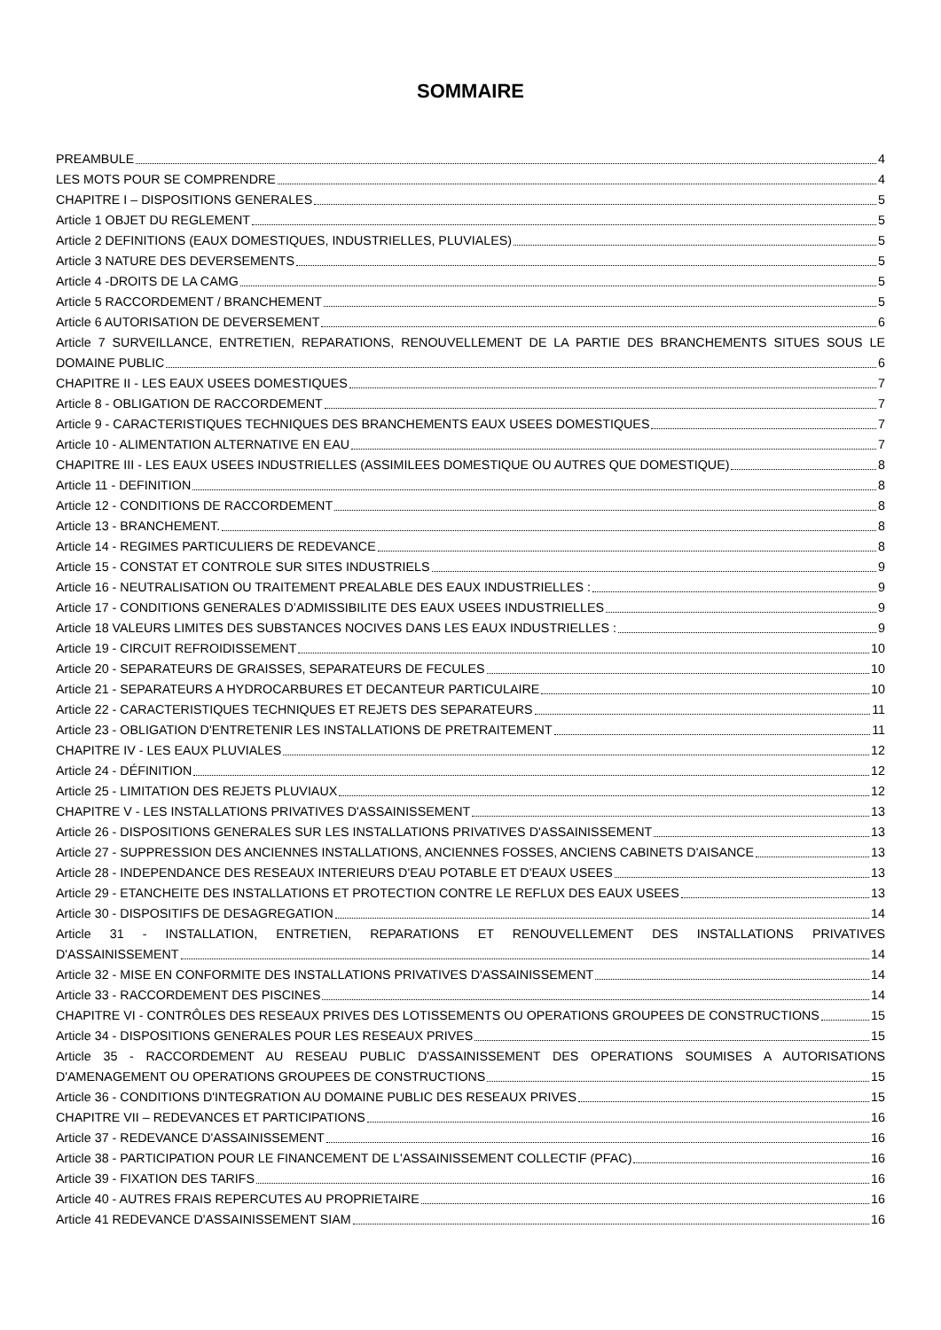SOMMAIRE
PREAMBULE 4
LES MOTS POUR SE COMPRENDRE 4
CHAPITRE I – DISPOSITIONS GENERALES 5
Article 1 OBJET DU REGLEMENT 5
Article 2 DEFINITIONS (EAUX DOMESTIQUES, INDUSTRIELLES, PLUVIALES) 5
Article 3 NATURE DES DEVERSEMENTS 5
Article 4 -DROITS DE LA CAMG 5
Article 5 RACCORDEMENT / BRANCHEMENT 5
Article 6 AUTORISATION DE DEVERSEMENT 6
Article 7 SURVEILLANCE, ENTRETIEN, REPARATIONS, RENOUVELLEMENT DE LA PARTIE DES BRANCHEMENTS SITUES SOUS LE
DOMAINE PUBLIC 6
CHAPITRE II - LES EAUX USEES DOMESTIQUES 7
Article 8 - OBLIGATION DE RACCORDEMENT 7
Article 9 - CARACTERISTIQUES TECHNIQUES DES BRANCHEMENTS EAUX USEES DOMESTIQUES 7
Article 10 - ALIMENTATION ALTERNATIVE EN EAU 7
CHAPITRE III - LES EAUX USEES INDUSTRIELLES (ASSIMILEES DOMESTIQUE OU AUTRES QUE DOMESTIQUE) 8
Article 11 - DEFINITION 8
Article 12 - CONDITIONS DE RACCORDEMENT 8
Article 13 - BRANCHEMENT. 8
Article 14 - REGIMES PARTICULIERS DE REDEVANCE 8
Article 15 - CONSTAT ET CONTROLE SUR SITES INDUSTRIELS 9
Article 16 - NEUTRALISATION OU TRAITEMENT PREALABLE DES EAUX INDUSTRIELLES : 9
Article 17 - CONDITIONS GENERALES D’ADMISSIBILITE DES EAUX USEES INDUSTRIELLES 9
Article 18 VALEURS LIMITES DES SUBSTANCES NOCIVES DANS LES EAUX INDUSTRIELLES : 9
Article 19 - CIRCUIT REFROIDISSEMENT 10
Article 20 - SEPARATEURS DE GRAISSES, SEPARATEURS DE FECULES 10
Article 21 - SEPARATEURS A HYDROCARBURES ET DECANTEUR PARTICULAIRE 10
Article 22 - CARACTERISTIQUES TECHNIQUES ET REJETS DES SEPARATEURS 11
Article 23 - OBLIGATION D'ENTRETENIR LES INSTALLATIONS DE PRETRAITEMENT 11
CHAPITRE IV - LES EAUX PLUVIALES 12
Article 24 - DÉFINITION 12
Article 25 - LIMITATION DES REJETS PLUVIAUX 12
CHAPITRE V - LES INSTALLATIONS PRIVATIVES D'ASSAINISSEMENT 13
Article 26 - DISPOSITIONS GENERALES SUR LES INSTALLATIONS PRIVATIVES D'ASSAINISSEMENT 13
Article 27 - SUPPRESSION DES ANCIENNES INSTALLATIONS, ANCIENNES FOSSES, ANCIENS CABINETS D'AISANCE 13
Article 28 - INDEPENDANCE DES RESEAUX INTERIEURS D'EAU POTABLE ET D'EAUX USEES 13
Article 29 - ETANCHEITE DES INSTALLATIONS ET PROTECTION CONTRE LE REFLUX DES EAUX USEES 13
Article 30 - DISPOSITIFS DE DESAGREGATION 14
Article 31 - INSTALLATION, ENTRETIEN, REPARATIONS ET RENOUVELLEMENT DES INSTALLATIONS PRIVATIVES
D'ASSAINISSEMENT 14
Article 32 - MISE EN CONFORMITE DES INSTALLATIONS PRIVATIVES D'ASSAINISSEMENT 14
Article 33 - RACCORDEMENT DES PISCINES 14
CHAPITRE VI - CONTRÔLES DES RESEAUX PRIVES DES LOTISSEMENTS OU OPERATIONS GROUPEES DE CONSTRUCTIONS 15
Article 34 - DISPOSITIONS GENERALES POUR LES RESEAUX PRIVES 15
Article 35 - RACCORDEMENT AU RESEAU PUBLIC D'ASSAINISSEMENT DES OPERATIONS SOUMISES A AUTORISATIONS
D'AMENAGEMENT OU OPERATIONS GROUPEES DE CONSTRUCTIONS 15
Article 36 - CONDITIONS D'INTEGRATION AU DOMAINE PUBLIC DES RESEAUX PRIVES 15
CHAPITRE VII – REDEVANCES ET PARTICIPATIONS 16
Article 37 - REDEVANCE D'ASSAINISSEMENT 16
Article 38 - PARTICIPATION POUR LE FINANCEMENT DE L'ASSAINISSEMENT COLLECTIF (PFAC) 16
Article 39 - FIXATION DES TARIFS 16
Article 40 - AUTRES FRAIS REPERCUTES AU PROPRIETAIRE 16
Article 41 REDEVANCE D'ASSAINISSEMENT SIAM 16